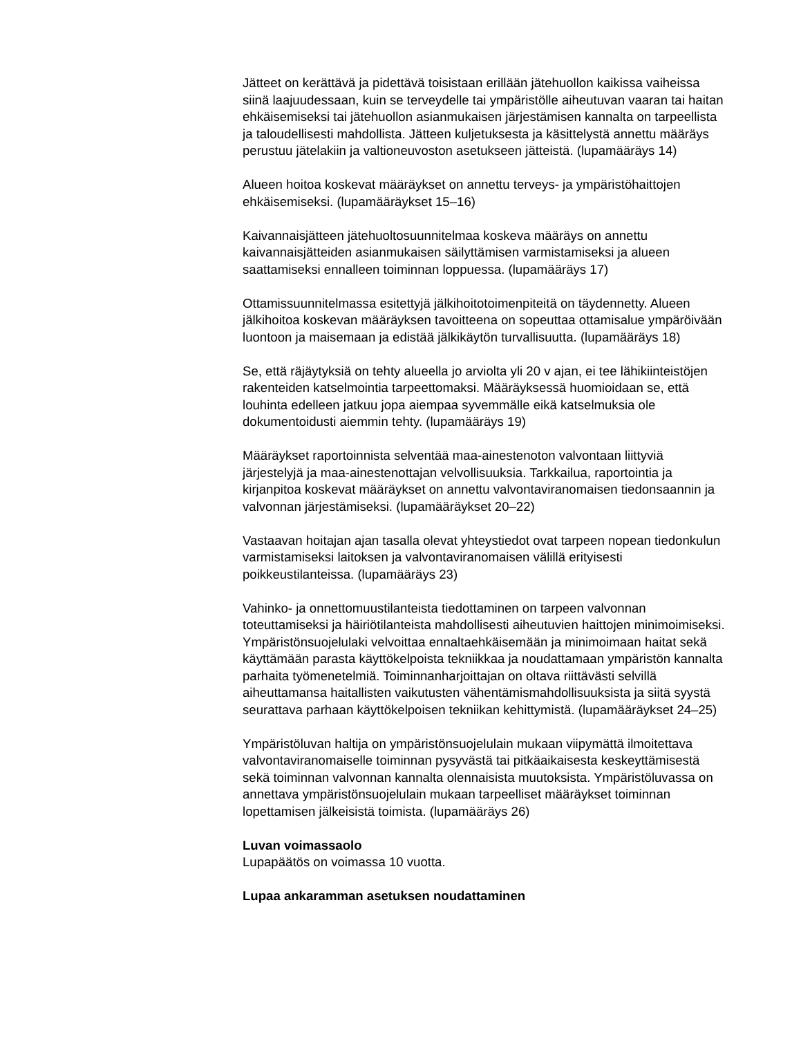Jätteet on kerättävä ja pidettävä toisistaan erillään jätehuollon kaikissa vaiheissa siinä laajuudessaan, kuin se terveydelle tai ympäristölle aiheutuvan vaaran tai haitan ehkäisemiseksi tai jätehuollon asianmukaisen järjestämisen kannalta on tarpeellista ja taloudellisesti mahdollista. Jätteen kuljetuksesta ja käsittelystä annettu määräys perustuu jätelakiin ja valtioneuvoston asetukseen jätteistä. (lupamääräys 14)
Alueen hoitoa koskevat määräykset on annettu terveys- ja ympäristöhaittojen ehkäisemiseksi. (lupamääräykset 15–16)
Kaivannaisjätteen jätehuoltosuunnitelmaa koskeva määräys on annettu kaivannaisjätteiden asianmukaisen säilyttämisen varmistamiseksi ja alueen saattamiseksi ennalleen toiminnan loppuessa. (lupamääräys 17)
Ottamissuunnitelmassa esitettyjä jälkihoitotoimenpiteitä on täydennetty. Alueen jälkihoitoa koskevan määräyksen tavoitteena on sopeuttaa ottamisalue ympäröivään luontoon ja maisemaan ja edistää jälkikäytön turvallisuutta. (lupamääräys 18)
Se, että räjäytyksiä on tehty alueella jo arviolta yli 20 v ajan, ei tee lähikiinteistöjen rakenteiden katselmointia tarpeettomaksi. Määräyksessä huomioidaan se, että louhinta edelleen jatkuu jopa aiempaa syvemmälle eikä katselmuksia ole dokumentoidusti aiemmin tehty. (lupamääräys 19)
Määräykset raportoinnista selventää maa-ainestenoton valvontaan liittyviä järjestelyjä ja maa-ainestenottajan velvollisuuksia. Tarkkailua, raportointia ja kirjanpitoa koskevat määräykset on annettu valvontaviranomaisen tiedonsaannin ja valvonnan järjestämiseksi. (lupamääräykset 20–22)
Vastaavan hoitajan ajan tasalla olevat yhteystiedot ovat tarpeen nopean tiedonkulun varmistamiseksi laitoksen ja valvontaviranomaisen välillä erityisesti poikkeustilanteissa. (lupamääräys 23)
Vahinko- ja onnettomuustilanteista tiedottaminen on tarpeen valvonnan toteuttamiseksi ja häiriötilanteista mahdollisesti aiheutuvien haittojen minimoimiseksi. Ympäristönsuojelulaki velvoittaa ennaltaehkäisemään ja minimoimaan haitat sekä käyttämään parasta käyttökelpoista tekniikkaa ja noudattamaan ympäristön kannalta parhaita työmenetelmiä. Toiminnanharjoittajan on oltava riittävästi selvillä aiheuttamansa haitallisten vaikutusten vähentämismahdollisuuksista ja siitä syystä seurattava parhaan käyttökelpoisen tekniikan kehittymistä. (lupamääräykset 24–25)
Ympäristöluvan haltija on ympäristönsuojelulain mukaan viipymättä ilmoitettava valvontaviranomaiselle toiminnan pysyvästä tai pitkäaikaisesta keskeyttämisestä sekä toiminnan valvonnan kannalta olennaisista muutoksista. Ympäristöluvassa on annettava ympäristönsuojelulain mukaan tarpeelliset määräykset toiminnan lopettamisen jälkeisistä toimista. (lupamääräys 26)
Luvan voimassaolo
Lupapäätös on voimassa 10 vuotta.
Lupaa ankaramman asetuksen noudattaminen